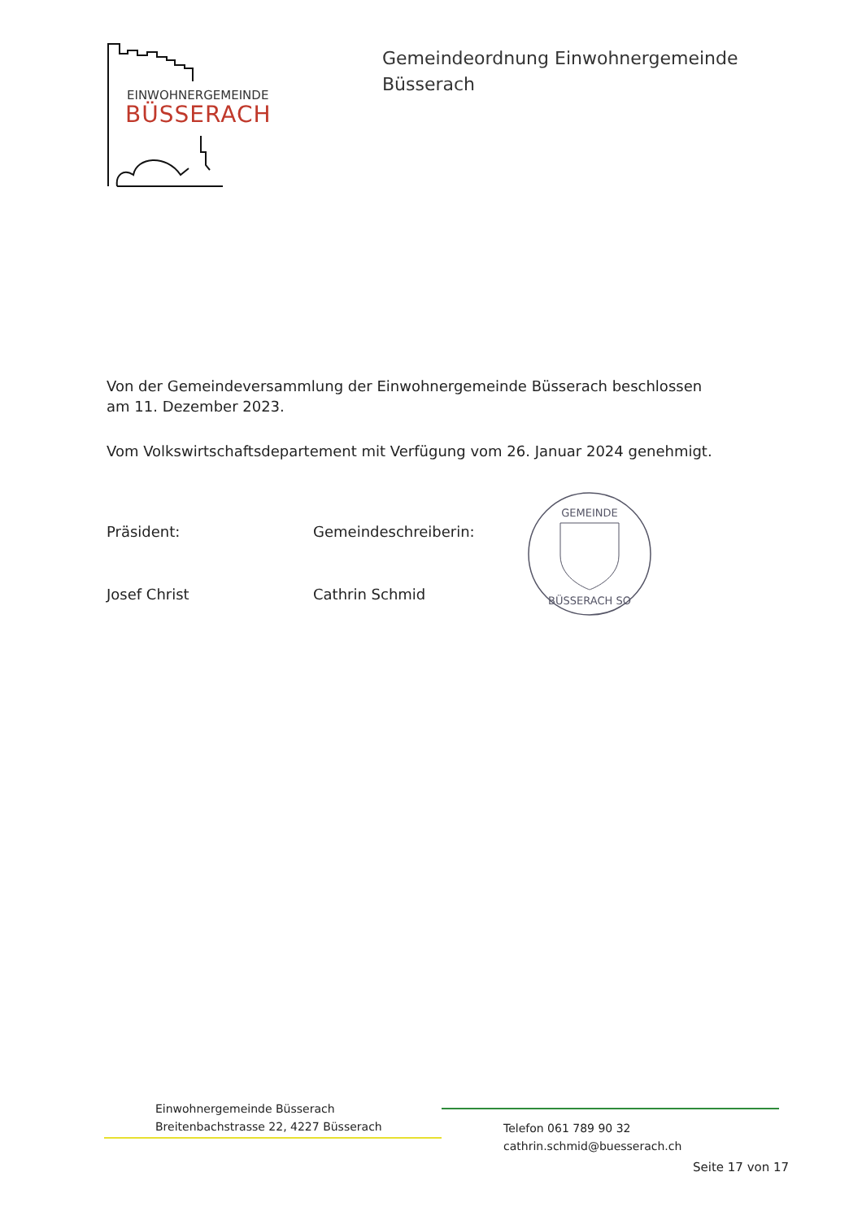EINWOHNERGEMEINDE
BÜSSERACH
Gemeindeordnung Einwohnergemeinde
Büsserach
Von der Gemeindeversammlung der Einwohnergemeinde Büsserach beschlossen am 11. Dezember 2023.
Vom Volkswirtschaftsdepartement mit Verfügung vom 26. Januar 2024 genehmigt.
Präsident:
Josef Christ
Gemeindeschreiberin:
Cathrin Schmid
GEMEINDE
BÜSSERACH SO
Einwohnergemeinde Büsserach
Breitenbachstrasse 22, 4227 Büsserach
Telefon 061 789 90 32
cathrin.schmid@buesserach.ch
Seite 17 von 17